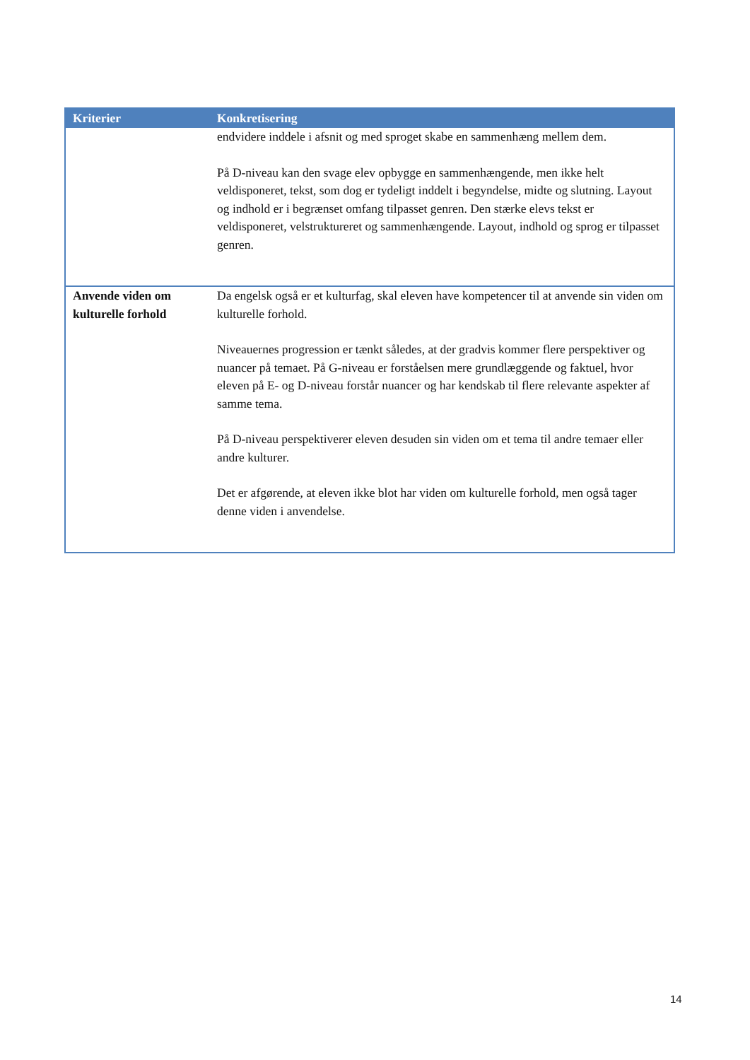| Kriterier | Konkretisering |
| --- | --- |
| | endvidere inddele i afsnit og med sproget skabe en sammenhæng mellem dem. På D-niveau kan den svage elev opbygge en sammenhængende, men ikke helt veldisponeret, tekst, som dog er tydeligt inddelt i begyndelse, midte og slutning. Layout og indhold er i begrænset omfang tilpasset genren. Den stærke elevs tekst er veldisponeret, velstruktureret og sammenhængende. Layout, indhold og sprog er tilpasset genren. |
| Anvende viden om kulturelle forhold | Da engelsk også er et kulturfag, skal eleven have kompetencer til at anvende sin viden om kulturelle forhold. Niveauernes progression er tænkt således, at der gradvis kommer flere perspektiver og nuancer på temaet. På G-niveau er forståelsen mere grundlæggende og faktuel, hvor eleven på E- og D-niveau forstår nuancer og har kendskab til flere relevante aspekter af samme tema. På D-niveau perspektiverer eleven desuden sin viden om et tema til andre temaer eller andre kulturer. Det er afgørende, at eleven ikke blot har viden om kulturelle forhold, men også tager denne viden i anvendelse. |
14